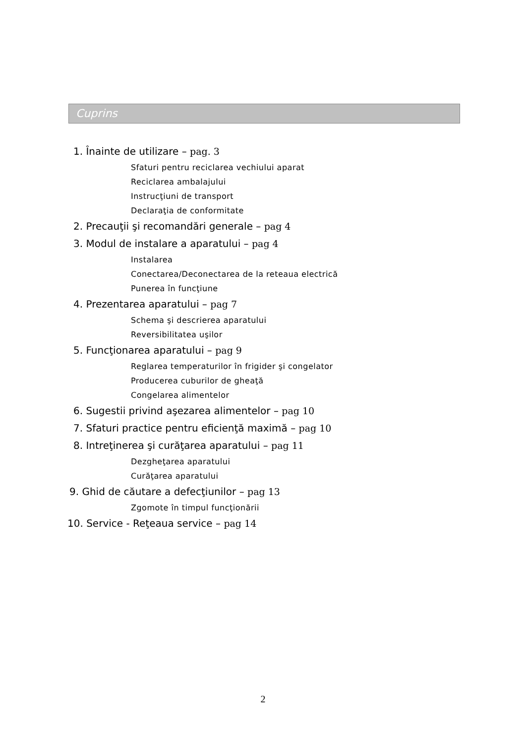Cuprins
1. Înainte de utilizare – pag. 3
Sfaturi pentru reciclarea vechiului aparat
Reciclarea ambalajului
Instrucţiuni de transport
Declaraţia de conformitate
2. Precauţii şi recomandări generale – pag 4
3. Modul de instalare a aparatului – pag 4
Instalarea
Conectarea/Deconectarea de la reteaua electrică
Punerea în funcţiune
4. Prezentarea aparatului – pag 7
Schema şi descrierea aparatului
Reversibilitatea uşilor
5. Funcţionarea aparatului – pag 9
Reglarea temperaturilor în frigider şi congelator
Producerea cuburilor de gheaţă
Congelarea alimentelor
6. Sugestii privind aşezarea alimentelor – pag 10
7. Sfaturi practice pentru eficienţă maximă – pag 10
8. Intreţinerea şi curăţarea aparatului – pag 11
Dezgheţarea aparatului
Curăţarea aparatului
9. Ghid de căutare a defecţiunilor – pag 13
Zgomote în timpul funcţionării
10. Service - Reţeaua service – pag 14
2